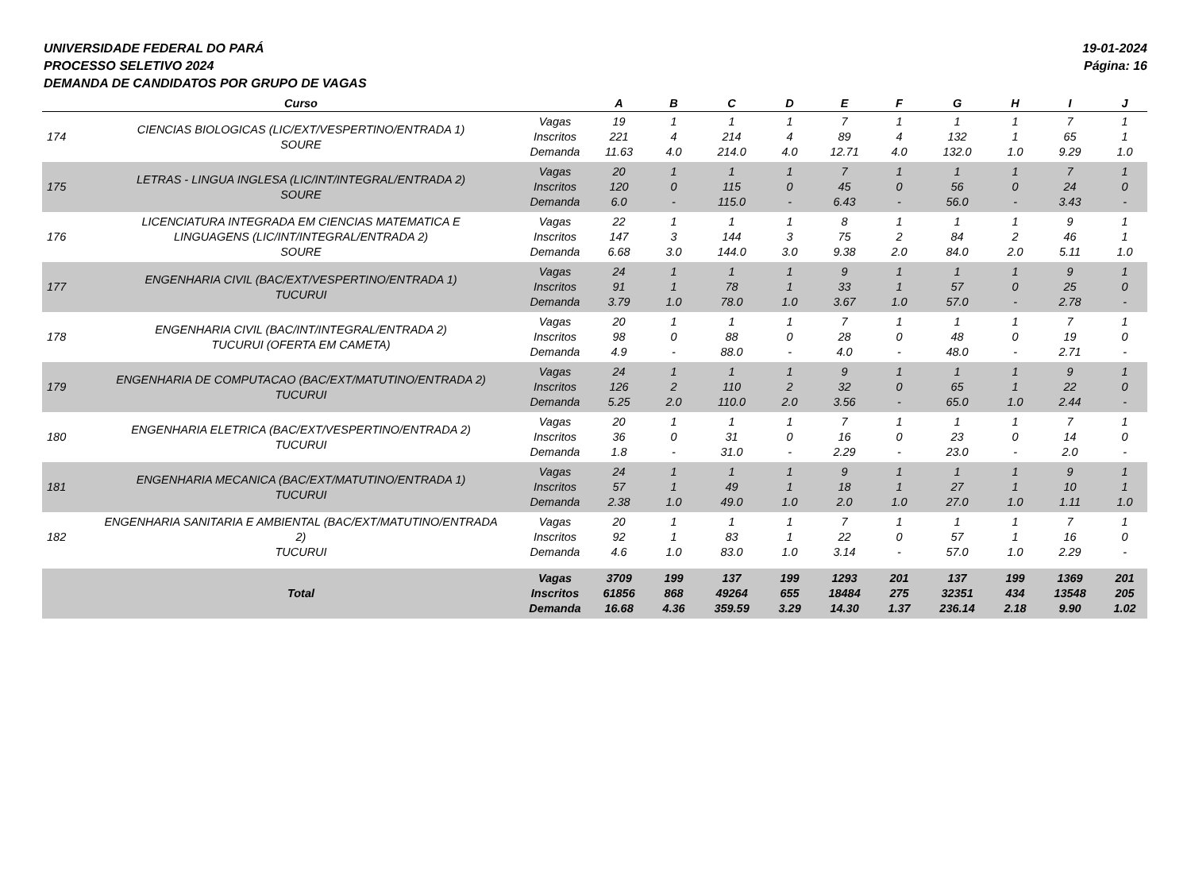UNIVERSIDADE FEDERAL DO PARÁ
PROCESSO SELETIVO 2024
DEMANDA DE CANDIDATOS POR GRUPO DE VAGAS
19-01-2024
Página: 16
| | Curso | | A | B | C | D | E | F | G | H | I | J |
| --- | --- | --- | --- | --- | --- | --- | --- | --- | --- | --- | --- | --- |
| 174 | CIENCIAS BIOLOGICAS (LIC/EXT/VESPERTINO/ENTRADA 1) SOURE | Vagas Inscritos Demanda | 19 221 11.63 | 1 4 4.0 | 1 214 214.0 | 1 4 4.0 | 7 89 12.71 | 1 4 4.0 | 1 132 132.0 | 1 1 1.0 | 7 65 9.29 | 1 1 1.0 |
| 175 | LETRAS - LINGUA INGLESA (LIC/INT/INTEGRAL/ENTRADA 2) SOURE | Vagas Inscritos Demanda | 20 120 6.0 | 1 0 - | 1 115 115.0 | 1 0 - | 7 45 6.43 | 1 0 - | 1 56 56.0 | 1 0 - | 7 24 3.43 | 1 0 - |
| 176 | LICENCIATURA INTEGRADA EM CIENCIAS MATEMATICA E LINGUAGENS (LIC/INT/INTEGRAL/ENTRADA 2) SOURE | Vagas Inscritos Demanda | 22 147 6.68 | 1 3 3.0 | 1 144 144.0 | 1 3 3.0 | 8 75 9.38 | 1 2 2.0 | 1 84 84.0 | 1 2 2.0 | 9 46 5.11 | 1 1 1.0 |
| 177 | ENGENHARIA CIVIL (BAC/EXT/VESPERTINO/ENTRADA 1) TUCURUI | Vagas Inscritos Demanda | 24 91 3.79 | 1 1 1.0 | 1 78 78.0 | 1 1 1.0 | 9 33 3.67 | 1 1 1.0 | 1 57 57.0 | 1 0 - | 9 25 2.78 | 1 0 - |
| 178 | ENGENHARIA CIVIL (BAC/INT/INTEGRAL/ENTRADA 2) TUCURUI (OFERTA EM CAMETA) | Vagas Inscritos Demanda | 20 98 4.9 | 1 0 - | 1 88 88.0 | 1 0 - | 7 28 4.0 | 1 0 - | 1 48 48.0 | 1 0 - | 7 19 2.71 | 1 0 - |
| 179 | ENGENHARIA DE COMPUTACAO (BAC/EXT/MATUTINO/ENTRADA 2) TUCURUI | Vagas Inscritos Demanda | 24 126 5.25 | 1 2 2.0 | 1 110 110.0 | 1 2 2.0 | 9 32 3.56 | 1 0 - | 1 65 65.0 | 1 1 1.0 | 9 22 2.44 | 1 0 - |
| 180 | ENGENHARIA ELETRICA (BAC/EXT/VESPERTINO/ENTRADA 2) TUCURUI | Vagas Inscritos Demanda | 20 36 1.8 | 1 0 - | 1 31 31.0 | 1 0 - | 7 16 2.29 | 1 0 - | 1 23 23.0 | 1 0 - | 7 14 2.0 | 1 0 - |
| 181 | ENGENHARIA MECANICA (BAC/EXT/MATUTINO/ENTRADA 1) TUCURUI | Vagas Inscritos Demanda | 24 57 2.38 | 1 1 1.0 | 1 49 49.0 | 1 1 1.0 | 9 18 2.0 | 1 1 1.0 | 1 27 27.0 | 1 1 1.0 | 9 10 1.11 | 1 1 1.0 |
| 182 | ENGENHARIA SANITARIA E AMBIENTAL (BAC/EXT/MATUTINO/ENTRADA 2) TUCURUI | Vagas Inscritos Demanda | 20 92 4.6 | 1 1 1.0 | 1 83 83.0 | 1 1 1.0 | 7 22 3.14 | 1 0 - | 1 57 57.0 | 1 1 1.0 | 7 16 2.29 | 1 0 - |
| | Total | Vagas Inscritos Demanda | 3709 61856 16.68 | 199 868 4.36 | 137 49264 359.59 | 199 655 3.29 | 1293 18484 14.30 | 201 275 1.37 | 137 32351 236.14 | 199 434 2.18 | 1369 13548 9.90 | 201 205 1.02 |